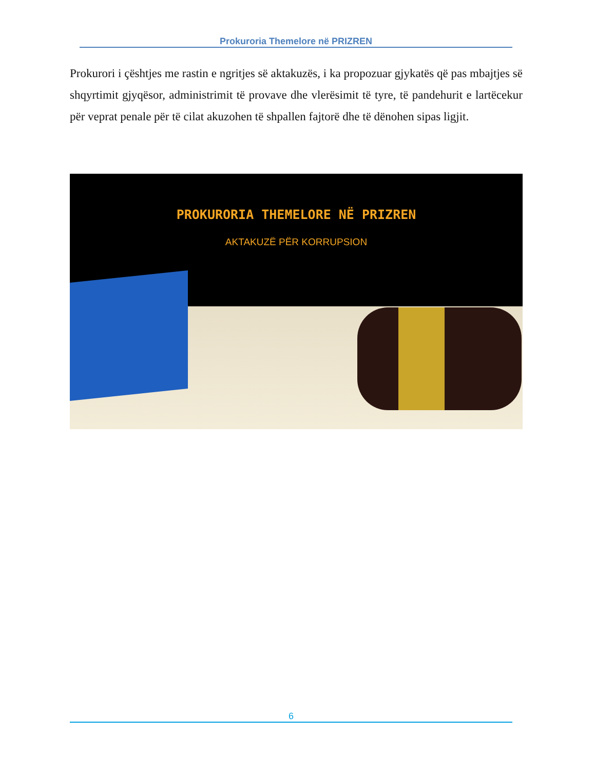Prokuroria Themelore në PRIZREN
Prokurori i çështjes me rastin e ngritjes së aktakuzës, i ka propozuar gjykatës që pas mbajtjes së shqyrtimit gjyqësor, administrimit të provave dhe vlerësimit të tyre, të pandehurit e lartëcekur për veprat penale për të cilat akuzohen të shpallen fajtorë dhe të dënohen sipas ligjit.
PROKURORIA THEMELORE NË PRIZREN
AKTAKUZË PËR KORRUPSION
6